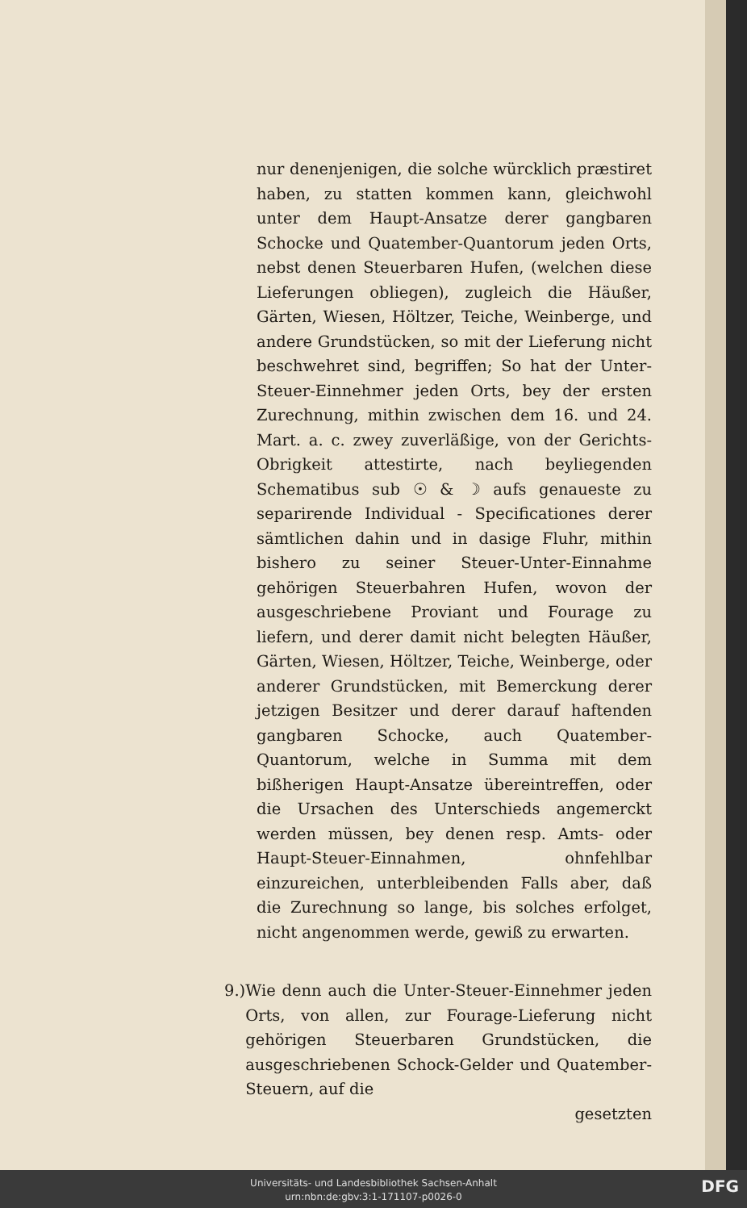nur denenjenigen, die solche würcklich præstiret haben, zu statten kommen kann, gleichwohl unter dem Haupt-Ansatze derer gangbaren Schocke und Quatember-Quantorum jeden Orts, nebst denen Steuerbaren Hufen, (welchen diese Lieferungen obliegen), zugleich die Häußer, Gärten, Wiesen, Höltzer, Teiche, Weinberge, und andere Grundstücken, so mit der Lieferung nicht beschwehret sind, begriffen; So hat der Unter-Steuer-Einnehmer jeden Orts, bey der ersten Zurechnung, mithin zwischen dem 16. und 24. Mart. a. c. zwey zuverläßige, von der Gerichts-Obrigkeit attestirte, nach beyliegenden Schematibus sub ☉ & ☽ aufs genaueste zu separirende Individual - Specificationes derer sämtlichen dahin und in dasige Fluhr, mithin bishero zu seiner Steuer-Unter-Einnahme gehörigen Steuerbahren Hufen, wovon der ausgeschriebene Proviant und Fourage zu liefern, und derer damit nicht belegten Häußer, Gärten, Wiesen, Höltzer, Teiche, Weinberge, oder anderer Grundstücken, mit Bemerckung derer jetzigen Besitzer und derer darauf haftenden gangbaren Schocke, auch Quatember-Quantorum, welche in Summa mit dem bißherigen Haupt-Ansatze übereintreffen, oder die Ursachen des Unterschieds angemerckt werden müssen, bey denen resp. Amts- oder Haupt-Steuer-Einnahmen, ohnfehlbar einzureichen, unterbleibenden Falls aber, daß die Zurechnung so lange, bis solches erfolget, nicht angenommen werde, gewiß zu erwarten.
9.) Wie denn auch die Unter-Steuer-Einnehmer jeden Orts, von allen, zur Fourage-Lieferung nicht gehörigen Steuerbaren Grundstücken, die ausgeschriebenen Schock-Gelder und Quatember-Steuern, auf die
gesetzten
Universitäts- und Landesbibliothek Sachsen-Anhalt
urn:nbn:de:gbv:3:1-171107-p0026-0
DFG